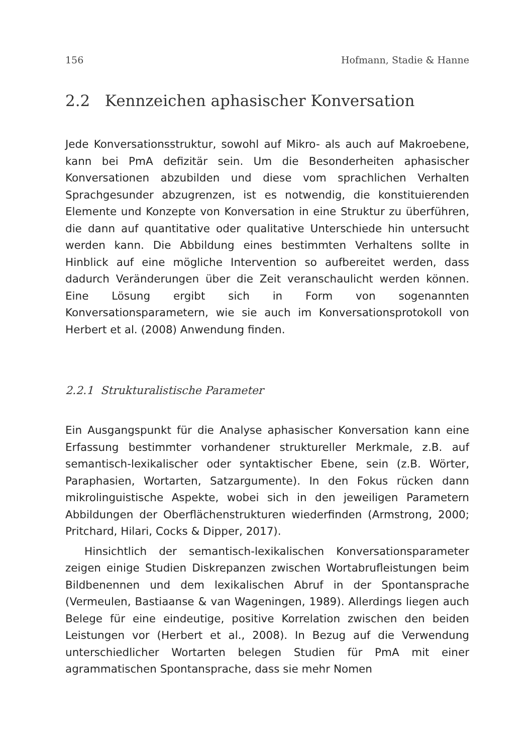156 Hofmann, Stadie & Hanne
2.2 Kennzeichen aphasischer Konversation
Jede Konversationsstruktur, sowohl auf Mikro- als auch auf Makroebene, kann bei PmA defizitär sein. Um die Besonderheiten aphasischer Konversationen abzubilden und diese vom sprachlichen Verhalten Sprachgesunder abzugrenzen, ist es notwendig, die konstituierenden Elemente und Konzepte von Konversation in eine Struktur zu überführen, die dann auf quantitative oder qualitative Unterschiede hin untersucht werden kann. Die Abbildung eines bestimmten Verhaltens sollte in Hinblick auf eine mögliche Intervention so aufbereitet werden, dass dadurch Veränderungen über die Zeit veranschaulicht werden können. Eine Lösung ergibt sich in Form von sogenannten Konversationsparametern, wie sie auch im Konversationsprotokoll von Herbert et al. (2008) Anwendung finden.
2.2.1 Strukturalistische Parameter
Ein Ausgangspunkt für die Analyse aphasischer Konversation kann eine Erfassung bestimmter vorhandener struktureller Merkmale, z.B. auf semantisch-lexikalischer oder syntaktischer Ebene, sein (z.B. Wörter, Paraphasien, Wortarten, Satzargumente). In den Fokus rücken dann mikrolinguistische Aspekte, wobei sich in den jeweiligen Parametern Abbildungen der Oberflächenstrukturen wiederfinden (Armstrong, 2000; Pritchard, Hilari, Cocks & Dipper, 2017).
Hinsichtlich der semantisch-lexikalischen Konversationsparameter zeigen einige Studien Diskrepanzen zwischen Wortabrufleistungen beim Bildbenennen und dem lexikalischen Abruf in der Spontansprache (Vermeulen, Bastiaanse & van Wageningen, 1989). Allerdings liegen auch Belege für eine eindeutige, positive Korrelation zwischen den beiden Leistungen vor (Herbert et al., 2008). In Bezug auf die Verwendung unterschiedlicher Wortarten belegen Studien für PmA mit einer agrammatischen Spontansprache, dass sie mehr Nomen